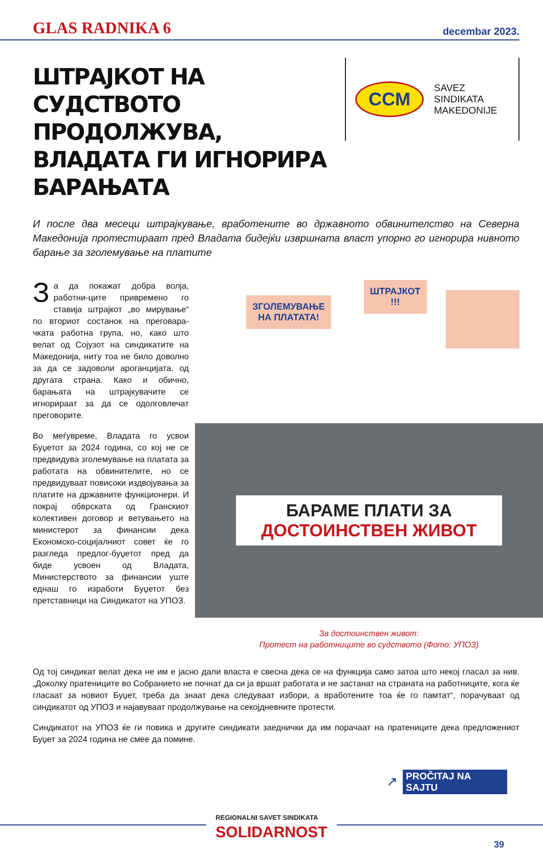GLAS RADNIKA 6 decembar 2023.
ШТРАЈКОТ НА СУДСТВОТО ПРОДОЛЖУВА, ВЛАДАТА ГИ ИГНОРИРА БАРАЊАТА
CCM
SAVEZ
SINDIKATA
MAKEDONIJE
И после два месеци штрајкување, вработените во државното обвинителство на Северна Македонија протестираат пред Владата бидејќи извршната власт упорно го игнорира нивното барање за зголемување на платите
За да покажат добра волја, работни-ците привремено го ставија штрајкот „во мирување“ по вториот состанок на преговара-чката работна група, но, како што велат од Сојузот на синдикатите на Македонија, ниту тоа не било доволно за да се задоволи ароганцијата. од другата страна. Како и обично, барањата на штрајкувачите се игнорираат за да се одолговлечат преговорите.
Во меѓувреме, Владата го усвои Буџетот за 2024 година, со кој не се предвидува зголемување на платата за работата на обвинителите, но се предвидуваат повисоки издвојувања за платите на државните функционери. И покрај обврската од Гранскиот колективен договор и ветувањето на министерот за финансии дека Економско-социјалниот совет ќе го разгледа предлог-буџетот пред да биде усвоен од Владата, Министерството за финансии уште еднаш го изработи Буџетот без претставници на Синдикатот на УПОЗ.
ЗГОЛЕМУВАЊЕ
НА ПЛАТАТА!
ШТРАЈКОТ
!!!
БАРАМЕ ПЛАТИ ЗА
ДОСТОИНСТВЕН ЖИВОТ
За достоинствен живот:
Протест на работниците во судството (Фото: УПОЗ)
Од тој синдикат велат дека не им е јасно дали власта е свесна дека се на функција само затоа што некој гласал за нив. „Доколку пратениците во Собранието не почнат да си ја вршат работата и не застанат на страната на работниците, кога ќе гласаат за новиот Буџет, треба да знаат дека следуваат избори, а вработените тоа ќе го памтат“, порачуваат од синдикатот од УПОЗ и најавуваат продолжување на секојдневните протести.
Синдикатот на УПОЗ ќе ги повика и другите синдикати заеднички да им порачаат на пратениците дека предложениот Буџет за 2024 година не смее да помине.
↗ PROČITAJ NA SAJTU
REGIONALNI SAVET SINDIKATA
SOLIDARNOST
39